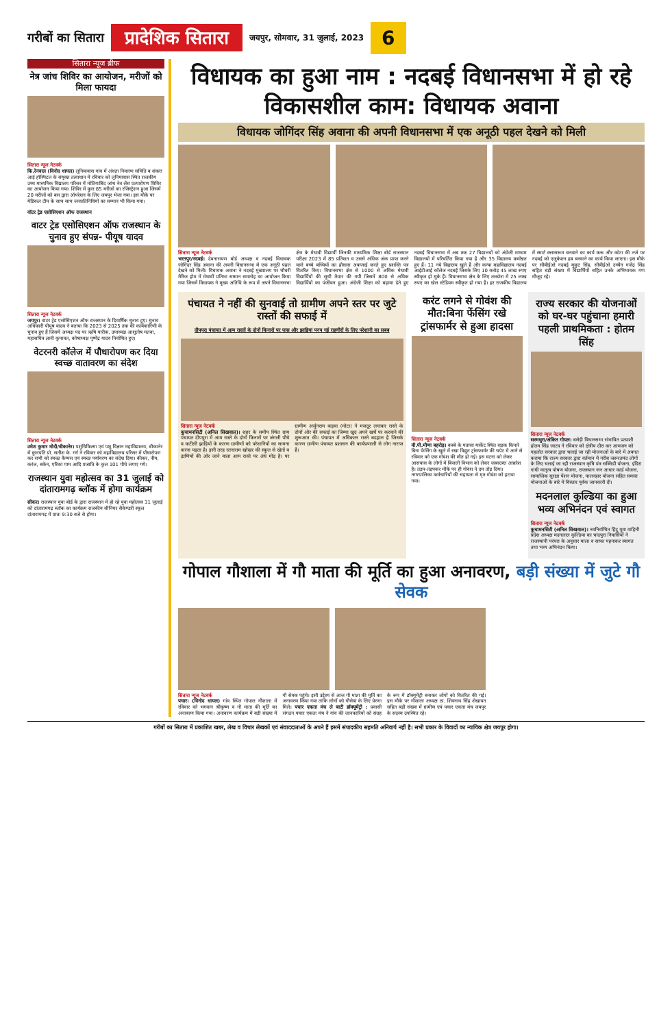गरीबों का सितारा प्रादेशिक सितारा जयपुर, सोमवार, 31 जुलाई, 2023 6
सितारा न्यूज ब्रीफ
नेत्र जांच शिविर का आयोजन, मरीजों को मिला फायदा
सितारा न्यूज नेटवर्क
कि.रेनवाल (विनोद धायल) लूनियावास गांव में अंधता निवारण समिति व शंकरा आई हॉस्पिटल के संयुक्त तत्वाधान में रविवार को लूनियावास स्थित राजकीय उच्च माध्यमिक विद्यालय परिसर में मोतियाबिंद जांच नेत्र लेंस प्रत्यारोपण शिविर का आयोजन किया गया। शिविर में कुल 85 मरीजों का रजिस्ट्रेशन हुआ जिसमें 20 मरीजों को बस द्वारा ऑपरेशन के लिए जयपुर भेजा गया। इस मौके पर मेडिकल टीम के साथ साथ जनप्रतिनिधियों का सम्मान भी किया गया।
वॉटर ट्रेड एसोसिएशन ऑफ राजस्थान
वाटर ट्रेड एसोसिएशन ऑफ राजस्थान के चुनाव हुए संपन्न- पीयूष यादव
सितारा न्यूज नेटवर्क
जयपुर। वाटर ट्रेड एसोसिएशन ऑफ राजस्थान के दिवार्षिक चुनाव हुए। चुनाव अधिकारी पीयूष यादव ने बताया कि 2023 से 2025 तक की कार्यकारिणी के चुनाव हुए हैं जिसमें अध्यक्ष पद पर ऋषि पारीक, उपाध्यक्ष आशुतोष मतवा, महासचिव ज्ञानी कुमावत, कोषाध्यक्ष पुष्पेंद्र यादव निर्वाचित हुए।
वेटरनरी कॉलेज में पौधारोपण कर दिया स्वच्छ वातावरण का संदेश
सितारा न्यूज नेटवर्क
उमेश कुमार मोदी/बीकानेर। पशुचिकित्सा एवं पशु विज्ञान महाविद्यालय, बीकानेर में कुलपति प्रो. सतीश के. गर्ग ने रविवार को महाविद्यालय परिसर में पौधारोपण कर सभी को स्वच्छ कैम्पस एवं स्वच्छ पर्यावरण का संदेश दिया। कीकर, नीम, करंज, बकेन, एरिका पाम आदि प्रजाति के कुल 101 पौधे लगाए गये।
राजस्थान युवा महोत्सव का 31 जुलाई को दांतारामगढ़ ब्लॉक में होगा कार्यक्रम
सीकर। राजस्थान युवा बोर्ड के द्वारा राजस्थान में हो रहे युवा महोत्सव 31 जुलाई को दांतारामगढ़ ब्लॉक का कार्यक्रम राजकीय सीनियर सैकेण्डरी स्कूल दांतारामगढ़ में प्रातः 9:30 बजे से होगा।
विधायक का हुआ नाम : नदबई विधानसभा में हो रहे विकासशील काम: विधायक अवाना
विधायक जोगिंदर सिंह अवाना की अपनी विधानसभा में एक अनूठी पहल देखने को मिली
सितारा न्यूज नेटवर्क
भरतपुर/नदबई। देवनारायण बोर्ड अध्यक्ष व नदबई विधायक जोगिंदर सिंह अवाना की अपनी विधानसभा में एक अनूठी पहल देखने को मिली। विधायक अवाना ने नदबई मुख्यालय पर चौधरी मैरिज होम में मेधावी प्रतिभा सम्मान समारोह का आयोजन किया गया जिसमें विधायक ने मुख्य अतिथि के रूप में अपने विधानसभा क्षेत्र के मेधावी विद्यार्थी जिनकी माध्यमिक शिक्षा बोर्ड राजस्थान परीक्षा 2023 में 85 प्रतिशत व उससे अधिक अंक प्राप्त करने वाले बच्चे बच्चियों का हौसला अफजाई करते हुए प्रशस्ति पत्र वितरित किए। विधानसभा क्षेत्र से 1000 से अधिक मेधावी विद्यार्थियों की सूची तैयार की गयी जिसमें 800 से अधिक विद्यार्थियों का पंजीयन हुआ। अंग्रेजी शिक्षा को बढ़ावा देते हुए नदबई विधानसभा में अब तक 27 विद्यालयों को अंग्रेजी माध्यम विद्यालयों में परिवर्तित किया गया है और 35 विद्यालय क्रमोन्नत हुए हैं। 11 नये विद्यालय खुले हैं और कन्या महाविद्यालय नदबई आईटीआई कॉलेज नदबई जिसके लिए 10 करोड़ 45 लाख रुपए स्वीकृत हो चुके हैं। विधानसभा क्षेत्र के लिए तलछेरा में 25 लाख रुपए का खेल स्टेडियम स्वीकृत हो गया है। हर राजकीय विद्यालय में स्मार्ट क्लासरूम बनवाने का कार्य करू और कोटा की तर्ज पर नदबई को एजुकेशन हब बनवाने का कार्य किया जाएगा। इस मौके पर सीबीईओ नदबई मुकुट सिंह, सीबीईओ उच्चैन गजेंद्र सिंह सहित बड़ी संख्या में विद्यार्थियों सहित उनके अभिभावक गण मौजूद रहे।
पंचायत ने नहीं की सुनवाई तो ग्रामीण अपने स्तर पर जुटे रास्तों की सफाई में
दीपपुरा पंचायत में आम रास्तों के दोनों किनारों पर घास और झाड़ियां पनप गई राहगीरों के लिए परेशानी का सबब
सितारा न्यूज नेटवर्क
कुचामनसिटी (अनिल सिखवाल)। शहर के समीप स्थित ग्राम पंचायत दीपपुरा में आम रास्ते के दोनों किनारों पर जंगली पौधे व कटीली झाड़ियों के कारण ग्रामीणों को परेशानियों का सामना करना पड़ता है। इसी तरह रतनाराम खोखर की स्कूल से खेतों व ढ़ाणियों की ओर जाने वाला आम रास्ते पर अंधे मोड़ है। पर ग्रामीण अर्जुनराम कड़वा (मोटा) ने मजदूर लगाकर रास्ते के दोनों ओर की सफाई का जिम्मा खुद अपने खर्चे पर करवाने की शुरूआत की। पंचायत में अधिकतर रास्ते बदहाल है जिसके कारण ग्रामीण पंचायत प्रशासन की कार्यप्रणाली से लोग नाराज हैं।
करंट लगने से गोवंश की मौत:बिना फेंसिंग रखे ट्रांसफार्मर से हुआ हादसा
सितारा न्यूज नेटवर्क
वी.पी.मीणा बहरोड़। कस्बे के पतासा मार्केट स्थित सड़क किनारे बिना फेंसिंग के खुले में रखा विद्युत ट्रांसफार्मर की चपेट में आने से रविवार को एक गोवंश की मौत हो गई। इस घटना को लेकर आसपास के लोगों में बिजली विभाग को लेकर जबरदस्त आक्रोश है। तड़प-तड़पकर मौके पर ही गोवंश ने दम तोड़ दिया। नगरपालिका कर्मचारियों की सहायता से मृत गोवंश को हटाया गया।
राज्य सरकार की योजनाओं को घर-घर पहुंचाना हमारी पहली प्राथमिकता : होतम सिंह
सितारा न्यूज नेटवर्क
सरमथुरा/अंकित गोयल। बसेड़ी विधानसभा संभावित प्रत्याशी होतम सिंह जाटव ने रविवार को क्षेत्रीय दौरा कर आमजन को गहलोत सरकार द्वारा चलाई जा रही योजनाओं के बारे में अवगत कराया कि राज्य सरकार द्वारा वर्तमान में गरीब जरूरतमंद लोगों के लिए चलाई जा रही राजस्थान कृषि यंत्र सब्सिडी योजना, इंदिरा गांधी मातृत्व पोषण योजना, राजस्थान जन आधार कार्ड योजना, सामाजिक सुरक्षा पेंशन योजना, पालनहार योजना सहित समस्त योजनाओं के बारे में विस्तार पूर्वक जानकारी दी।
मदनलाल कुल्डिया का हुआ भव्य अभिनंदन एवं स्वागत
सितारा न्यूज नेटवर्क
कुचामनसिटी (अनिल सिखवाल)। नवनिर्वाचित हिंदू युवा वाहिनी प्रदेश अध्यक्ष मदनलाल कुल्डिया का चांदपुरा निवासियों ने राजस्थानी परंपरा के अनुसार माला व साफा पहनाकर स्वागत तथा भव्य अभिनंदन किया।
गोपाल गौशाला में गौ माता की मूर्ति का हुआ अनावरण, बड़ी संख्या में जुटे गौ सेवक
सितारा न्यूज नेटवर्क
पचार। (विनोद धायल) गांव स्थित गोपाल गौशाला में रविवार को भगवान श्रीकृष्ण व गौ माता की मूर्ति का अनावरण किया गया। अनावरण कार्यक्रम में बड़ी संख्या में गौ सेवक पहुंचे। इसी उद्देश्य से आज गौ माता की मूर्ति का अनावरण किया गया ताकि लोगों को गौसेवा के लिए प्रेरणा मिले। पचार एकता मंच ले बाटी डॉक्यूमेंट्री : प्रवासी संगठन पचार एकता मंच ने गांव की जानकारियों को संग्रह के रूप में डॉक्यूमेंट्री बनाकर लोगों को वितरित की गई। इस मौके पर गौशाला अध्यक्ष ठा. शिवनाथ सिंह शेखावत सहित बड़ी संख्या में ग्रामीण एवं पचार एकता मंच जयपुर के सदस्य उपस्थित रहे।
गरीबों का सितारा में प्रकाशित खबर, लेख व विचार लेखकों एवं संवाददाताओं के अपने हैं इसमें संपादकीय सहमति अनिवार्य नहीं है। सभी प्रकार के विवादों का न्यायिक क्षेत्र जयपुर होगा।